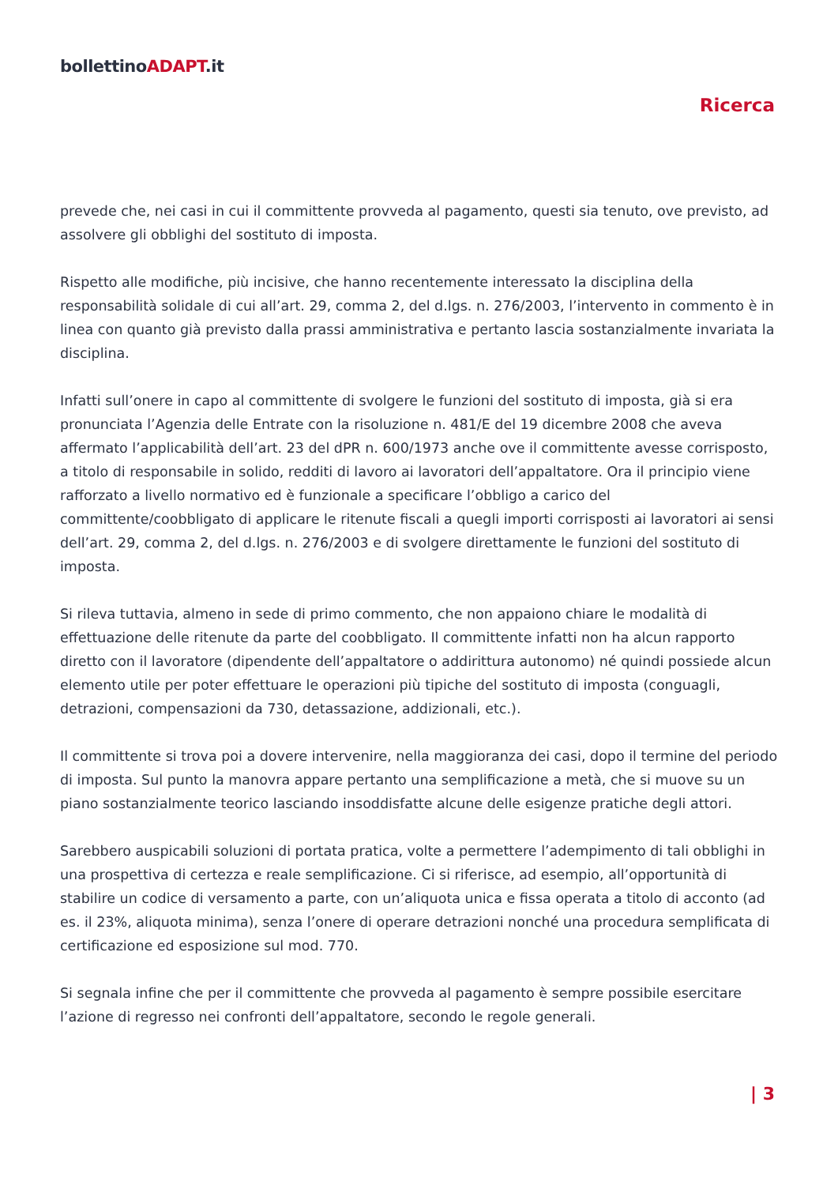bollettinoADAPT.it
Ricerca
prevede che, nei casi in cui il committente provveda al pagamento, questi sia tenuto, ove previsto, ad assolvere gli obblighi del sostituto di imposta.
Rispetto alle modifiche, più incisive, che hanno recentemente interessato la disciplina della responsabilità solidale di cui all’art. 29, comma 2, del d.lgs. n. 276/2003, l’intervento in commento è in linea con quanto già previsto dalla prassi amministrativa e pertanto lascia sostanzialmente invariata la disciplina.
Infatti sull’onere in capo al committente di svolgere le funzioni del sostituto di imposta, già si era pronunciata l’Agenzia delle Entrate con la risoluzione n. 481/E del 19 dicembre 2008 che aveva affermato l’applicabilità dell’art. 23 del dPR n. 600/1973 anche ove il committente avesse corrisposto, a titolo di responsabile in solido, redditi di lavoro ai lavoratori dell’appaltatore. Ora il principio viene rafforzato a livello normativo ed è funzionale a specificare l’obbligo a carico del committente/coobbligato di applicare le ritenute fiscali a quegli importi corrisposti ai lavoratori ai sensi dell’art. 29, comma 2, del d.lgs. n. 276/2003 e di svolgere direttamente le funzioni del sostituto di imposta.
Si rileva tuttavia, almeno in sede di primo commento, che non appaiono chiare le modalità di effettuazione delle ritenute da parte del coobbligato. Il committente infatti non ha alcun rapporto diretto con il lavoratore (dipendente dell’appaltatore o addirittura autonomo) né quindi possiede alcun elemento utile per poter effettuare le operazioni più tipiche del sostituto di imposta (conguagli, detrazioni, compensazioni da 730, detassazione, addizionali, etc.).
Il committente si trova poi a dovere intervenire, nella maggioranza dei casi, dopo il termine del periodo di imposta. Sul punto la manovra appare pertanto una semplificazione a metà, che si muove su un piano sostanzialmente teorico lasciando insoddisfatte alcune delle esigenze pratiche degli attori.
Sarebbero auspicabili soluzioni di portata pratica, volte a permettere l’adempimento di tali obblighi in una prospettiva di certezza e reale semplificazione. Ci si riferisce, ad esempio, all’opportunità di stabilire un codice di versamento a parte, con un’aliquota unica e fissa operata a titolo di acconto (ad es. il 23%, aliquota minima), senza l’onere di operare detrazioni nonché una procedura semplificata di certificazione ed esposizione sul mod. 770.
Si segnala infine che per il committente che provveda al pagamento è sempre possibile esercitare l’azione di regresso nei confronti dell’appaltatore, secondo le regole generali.
| 3